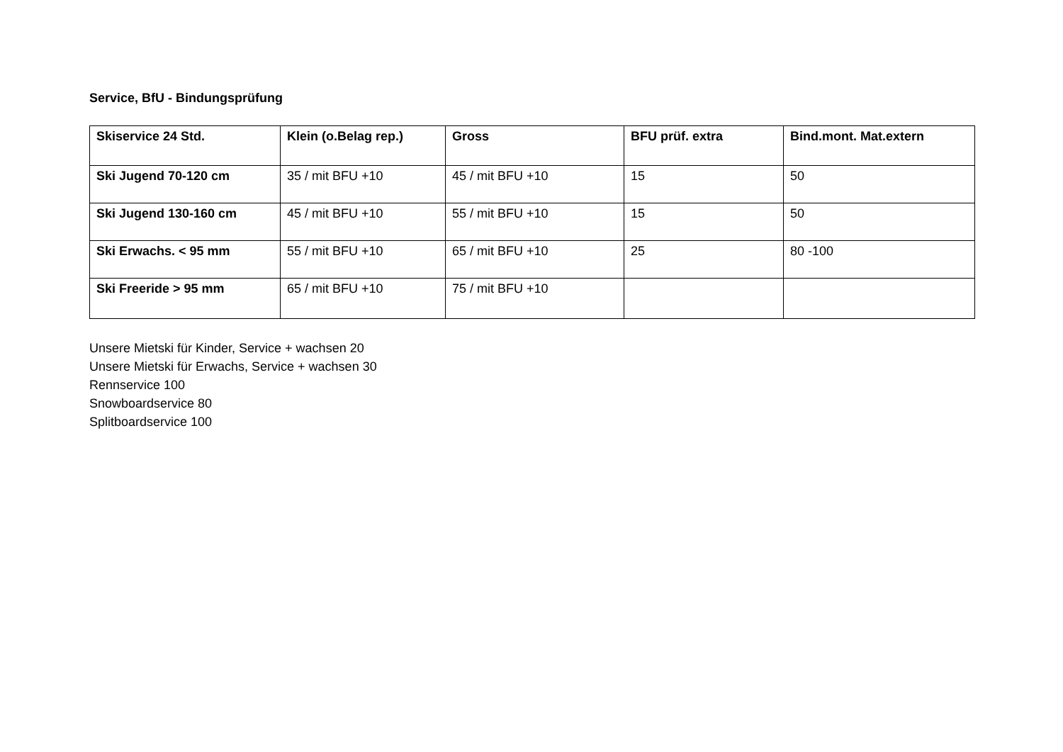Service, BfU - Bindungsprüfung
| Skiservice 24 Std. | Klein (o.Belag rep.) | Gross | BFU prüf. extra | Bind.mont. Mat.extern |
| --- | --- | --- | --- | --- |
| Ski Jugend 70-120 cm | 35 / mit BFU +10 | 45 / mit BFU +10 | 15 | 50 |
| Ski Jugend 130-160 cm | 45 / mit BFU +10 | 55 / mit BFU +10 | 15 | 50 |
| Ski Erwachs. < 95 mm | 55 / mit BFU +10 | 65 / mit BFU +10 | 25 | 80 -100 |
| Ski Freeride > 95 mm | 65 / mit BFU +10 | 75 / mit BFU +10 | | |
Unsere Mietski für Kinder, Service + wachsen 20
Unsere Mietski für Erwachs, Service + wachsen 30
Rennservice 100
Snowboardservice 80
Splitboardservice 100